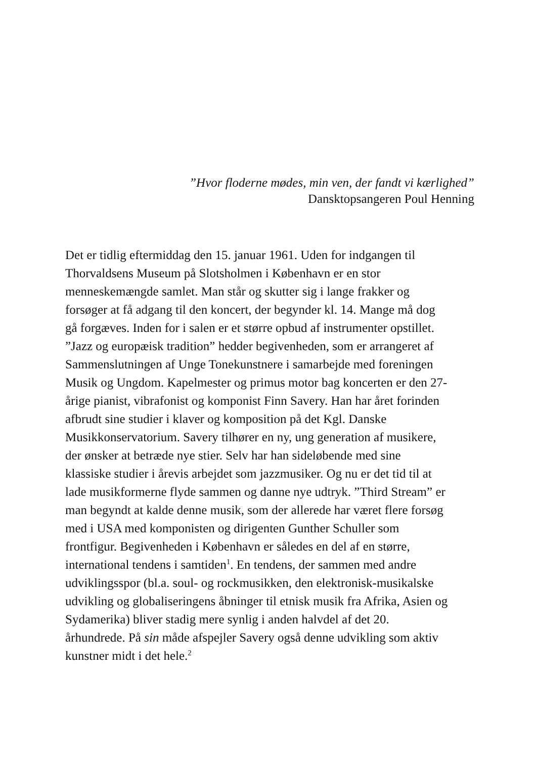”Hvor floderne mødes, min ven, der fandt vi kærlighed”
Dansktopsangeren Poul Henning
Det er tidlig eftermiddag den 15. januar 1961. Uden for indgangen til Thorvaldsens Museum på Slotsholmen i København er en stor menneskemængde samlet. Man står og skutter sig i lange frakker og forsøger at få adgang til den koncert, der begynder kl. 14. Mange må dog gå forgæves. Inden for i salen er et større opbud af instrumenter opstillet. ”Jazz og europæisk tradition” hedder begivenheden, som er arrangeret af Sammenslutningen af Unge Tonekunstnere i samarbejde med foreningen Musik og Ungdom. Kapelmester og primus motor bag koncerten er den 27-årige pianist, vibrafonist og komponist Finn Savery. Han har året forinden afbrudt sine studier i klaver og komposition på det Kgl. Danske Musikkonservatorium. Savery tilhører en ny, ung generation af musikere, der ønsker at betræde nye stier. Selv har han sideløbende med sine klassiske studier i årevis arbejdet som jazzmusiker. Og nu er det tid til at lade musikformerne flyde sammen og danne nye udtryk. ”Third Stream” er man begyndt at kalde denne musik, som der allerede har været flere forsøg med i USA med komponisten og dirigenten Gunther Schuller som frontfigur. Begivenheden i København er således en del af en større, international tendens i samtiden<sup>1</sup>. En tendens, der sammen med andre udviklingsspor (bl.a. soul- og rockmusikken, den elektronisk-musikalske udvikling og globaliseringens åbninger til etnisk musik fra Afrika, Asien og Sydamerika) bliver stadig mere synlig i anden halvdel af det 20. århundrede. På sin måde afspejler Savery også denne udvikling som aktiv kunstner midt i det hele.<sup>2</sup>